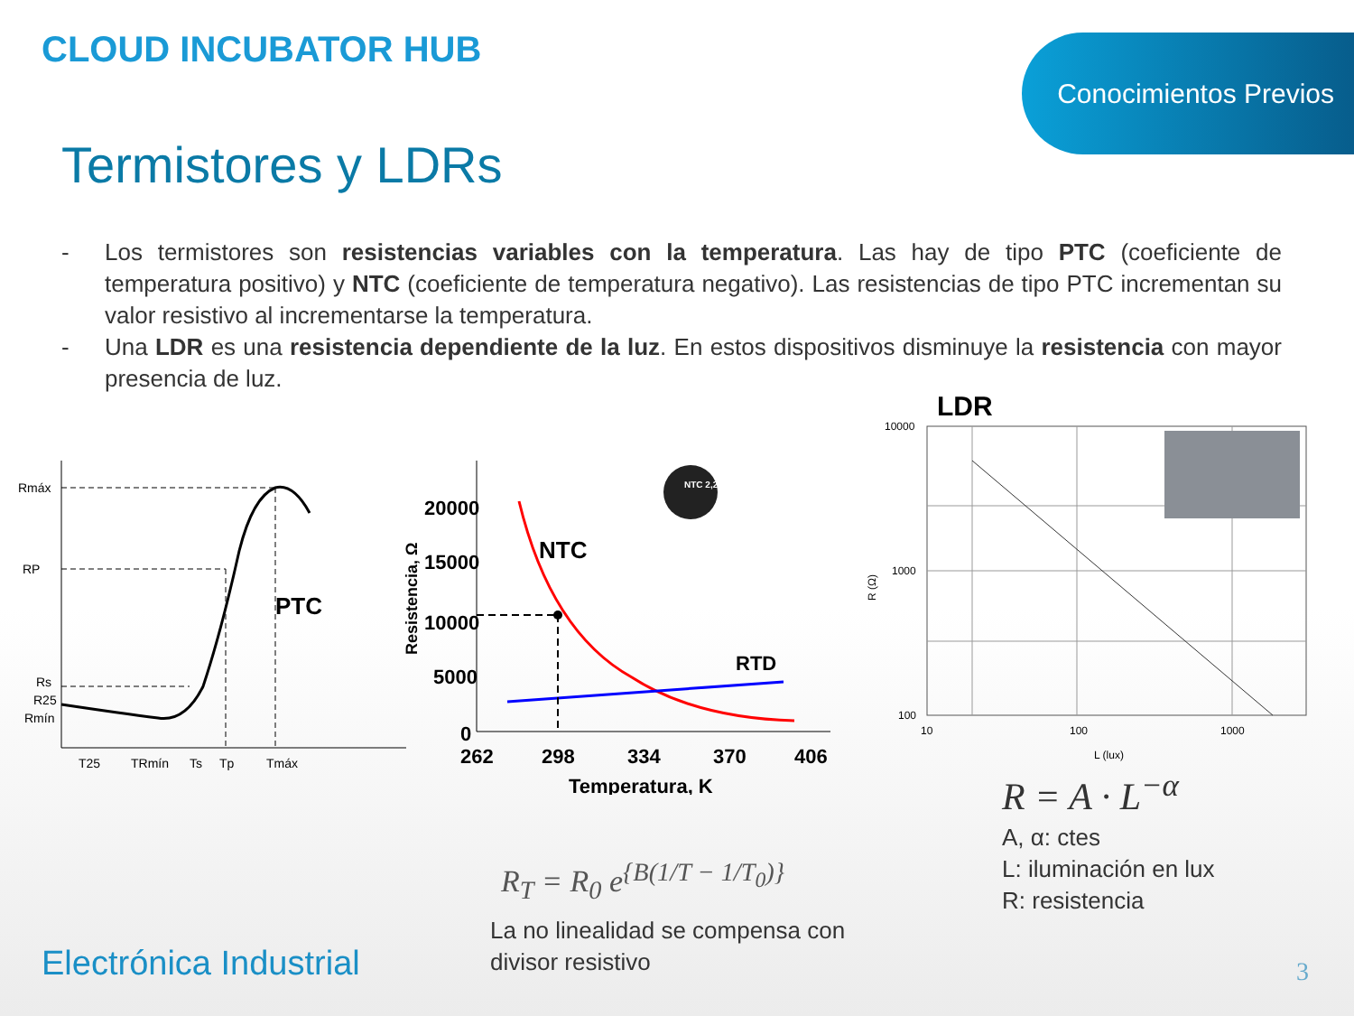CLOUD INCUBATOR HUB
Conocimientos Previos
Termistores y LDRs
- Los termistores son resistencias variables con la temperatura. Las hay de tipo PTC (coeficiente de temperatura positivo) y NTC (coeficiente de temperatura negativo). Las resistencias de tipo PTC incrementan su valor resistivo al incrementarse la temperatura.
- Una LDR es una resistencia dependiente de la luz. En estos dispositivos disminuye la resistencia con mayor presencia de luz.
Rmáx
RP
Rs
R25
Rmín
PTC
T25
TRmín
Ts
Tp
Tmáx
20000
15000
10000
5000
0
262
298
334
370
406
Temperatura, K
NTC
RTD
Resistencia, Ω
NTC 2,2
R<sub>T</sub> = R<sub>0</sub> e<sup>{B(1/T − 1/T<sub>0</sub>)}</sup>
La no linealidad se compensa con
divisor resistivo
LDR
10000
1000
100
10
100
1000
L (lux)
R (Ω)
R = A · L<sup>−α</sup>
A, α: ctes
L: iluminación en lux
R: resistencia
Electrónica Industrial 3